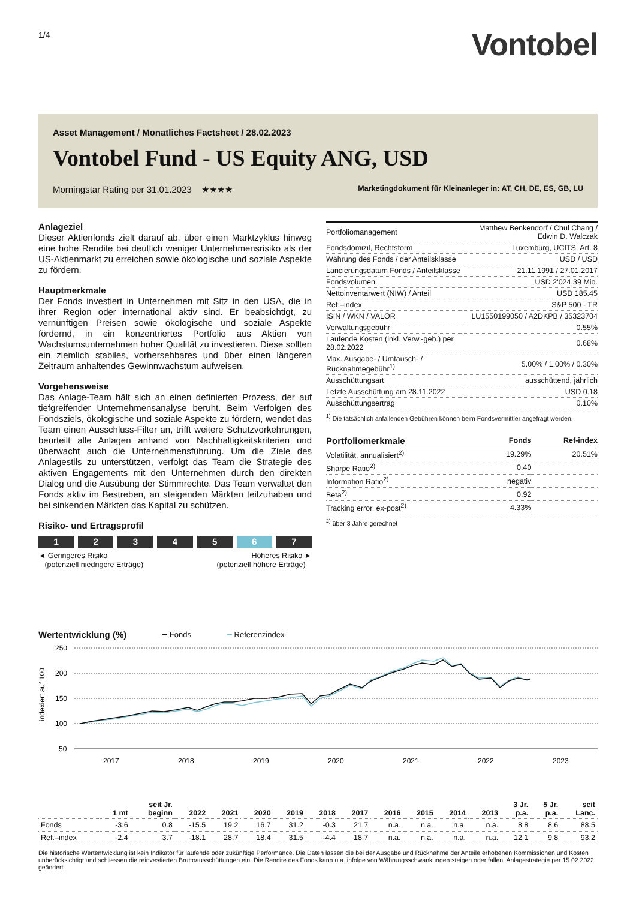1/4
Vontobel
Asset Management / Monatliches Factsheet / 28.02.2023
Vontobel Fund - US Equity ANG, USD
Morningstar Rating per 31.01.2023 ★★★★ Marketingdokument für Kleinanleger in: AT, CH, DE, ES, GB, LU
Anlageziel
Dieser Aktienfonds zielt darauf ab, über einen Marktzyklus hinweg eine hohe Rendite bei deutlich weniger Unternehmensrisiko als der US-Aktienmarkt zu erreichen sowie ökologische und soziale Aspekte zu fördern.
Hauptmerkmale
Der Fonds investiert in Unternehmen mit Sitz in den USA, die in ihrer Region oder international aktiv sind. Er beabsichtigt, zu vernünftigen Preisen sowie ökologische und soziale Aspekte fördernd, in ein konzentriertes Portfolio aus Aktien von Wachstumsunternehmen hoher Qualität zu investieren. Diese sollten ein ziemlich stabiles, vorhersehbares und über einen längeren Zeitraum anhaltendes Gewinnwachstum aufweisen.
Vorgehensweise
Das Anlage-Team hält sich an einen definierten Prozess, der auf tiefgreifender Unternehmensanalyse beruht. Beim Verfolgen des Fondsziels, ökologische und soziale Aspekte zu fördern, wendet das Team einen Ausschluss-Filter an, trifft weitere Schutzvorkehrungen, beurteilt alle Anlagen anhand von Nachhaltigkeitskriterien und überwacht auch die Unternehmensführung. Um die Ziele des Anlagestils zu unterstützen, verfolgt das Team die Strategie des aktiven Engagements mit den Unternehmen durch den direkten Dialog und die Ausübung der Stimmrechte. Das Team verwaltet den Fonds aktiv im Bestreben, an steigenden Märkten teilzuhaben und bei sinkenden Märkten das Kapital zu schützen.
Risiko- und Ertragsprofil
12345 6 7
◄ Geringeres Risiko
(potenziell niedrigere Erträge) Höheres Risiko ►
(potenziell höhere Erträge)
| Portfoliomanagement | Matthew Benkendorf / Chul Chang / Edwin D. Walczak |
| Fondsdomizil, Rechtsform | Luxemburg, UCITS, Art. 8 |
| Währung des Fonds / der Anteilsklasse | USD / USD |
| Lancierungsdatum Fonds / Anteilsklasse | 21.11.1991 / 27.01.2017 |
| Fondsvolumen | USD 2'024.39 Mio. |
| Nettoinventarwert (NIW) / Anteil | USD 185.45 |
| Ref.–index | S&P 500 - TR |
| ISIN / WKN / VALOR | LU1550199050 / A2DKPB / 35323704 |
| Verwaltungsgebühr | 0.55% |
| Laufende Kosten (inkl. Verw.-geb.) per 28.02.2022 | 0.68% |
| Max. Ausgabe- / Umtausch- / Rücknahmegebühr<sup>1)</sup> | 5.00% / 1.00% / 0.30% |
| Ausschüttungsart | ausschüttend, jährlich |
| Letzte Ausschüttung am 28.11.2022 | USD 0.18 |
| Ausschüttungsertrag | 0.10% |
<sup>1)</sup> Die tatsächlich anfallenden Gebühren können beim Fondsvermittler angefragt werden.
| Portfoliomerkmale | Fonds | Ref-index |
| --- | --- | --- |
| Volatilität, annualisiert<sup>2)</sup> | 19.29% | 20.51% |
| Sharpe Ratio<sup>2)</sup> | 0.40 | |
| Information Ratio<sup>2)</sup> | negativ | |
| Beta<sup>2)</sup> | 0.92 | |
| Tracking error, ex-post<sup>2)</sup> | 4.33% | |
<sup>2)</sup> über 3 Jahre gerechnet
Wertentwicklung (%) ━ Fonds ━ Referenzindex
250
200
150
100
50
indexiert auf 100
2017
2018
2019
2020
2021
2022
2023
| | 1 mt | seit Jr. beginn | 2022 | 2021 | 2020 | 2019 | 2018 | 2017 | 2016 | 2015 | 2014 | 2013 | 3 Jr. p.a. | 5 Jr. p.a. | seit Lanc. |
| --- | --- | --- | --- | --- | --- | --- | --- | --- | --- | --- | --- | --- | --- | --- | --- |
| Fonds | -3.6 | 0.8 | -15.5 | 19.2 | 16.7 | 31.2 | -0.3 | 21.7 | n.a. | n.a. | n.a. | n.a. | 8.8 | 8.6 | 88.5 |
| Ref.–index | -2.4 | 3.7 | -18.1 | 28.7 | 18.4 | 31.5 | -4.4 | 18.7 | n.a. | n.a. | n.a. | n.a. | 12.1 | 9.8 | 93.2 |
Die historische Wertentwicklung ist kein Indikator für laufende oder zukünftige Performance. Die Daten lassen die bei der Ausgabe und Rücknahme der Anteile erhobenen Kommissionen und Kosten unberücksichtigt und schliessen die reinvestierten Bruttoausschüttungen ein. Die Rendite des Fonds kann u.a. infolge von Währungsschwankungen steigen oder fallen. Anlagestrategie per 15.02.2022 geändert.